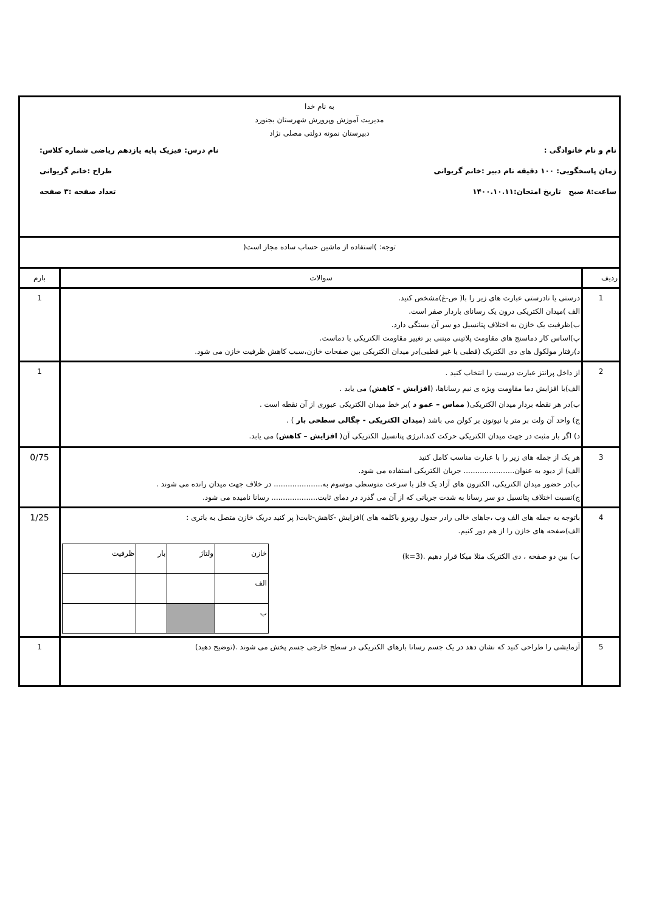| به نام خدا مدیریت آموزش وپرورش شهرستان بجنورد دبیرستان نمونه دولتی مصلی نژاد نام و نام خانوادگی : نام درس: فیزیک پایه یازدهم ریاضی شماره کلاس: زمان پاسخگویی: ۱۰۰ دقیقه نام دبیر :خانم گریوانی طراح :خانم گریوانی ساعت:۸ صبح تاریخ امتحان:۱۴۰۰.۱۰.۱۱ تعداد صفحه :۳ صفحه | | |
| توجه: )استفاده از ماشین حساب ساده مجاز است( | | |
| ردیف | سوالات | بارم |
| 1 | درستی یا نادرستی عبارت های زیر را با( ص-غ)مشخص کنید. الف )میدان الکتریکی درون یک رسانای باردار صفر است. ب)ظرفیت یک خازن به اختلاف پتانسیل دو سر آن بستگی دارد. پ)اساس کار دماسنج های مقاومت پلاتینی مبتنی بر تغییر مقاومت الکتریکی با دماست. د)رفتار مولکول های دی الکتریک (قطبی یا غیر قطبی)در میدان الکتریکی بین صفحات خازن،سبب کاهش ظرفیت خازن می شود. | 1 |
| 2 | از داخل پرانتز عبارت درست را انتخاب کنید . الف)با افزایش دما مقاومت ویژه ی نیم رساناها، ( افزایش – کاهش ) می یابد . ب)در هر نقطه بردار میدان الکتریکی( مماس – عمو د )بر خط میدان الکتریکی عبوری از آن نقطه است . ج) واحد آن ولت بر متر یا نیوتون بر کولن می باشد ( میدان الکتریکی - چگالی سطحی بار ) . د) اگر بار مثبت در جهت میدان الکتریکی حرکت کند.انرژی پتانسیل الکتریکی آن( افزایش – کاهش ) می یابد. | 1 |
| 3 | هر یک از جمله های زیر را با عبارت مناسب کامل کنید الف) از دیود به عنوان...................... جریان الکتریکی استفاده می شود. ب)در حضور میدان الکتریکی، الکترون های آزاد یک فلز با سرعت متوسطی موسوم به..................... در خلاف جهت میدان رانده می شوند . ج)نسبت اختلاف پتانسیل دو سر رسانا به شدت جریانی که از آن می گذرد در دمای ثابت.................... رسانا نامیده می شود. | 0/75 |
| 4 | باتوجه به جمله های الف وب ،جاهای خالی رادر جدول روبرو باکلمه های )افزایش -کاهش-ثابت( پر کنید دریک خازن متصل به باتری : الف)صفحه های خازن را از هم دور کنیم. ب) بین دو صفحه ، دی الکتریک مثلا میکا قرار دهیم .(k=3) / خازن / ولتاژ / بار / ظرفیت / / الف / / / / / ب / / / / | 1/25 |
| 5 | آزمایشی را طراحی کنید که نشان دهد در یک جسم رسانا بارهای الکتریکی در سطح خارجی جسم پخش می شوند .(توضیح دهید) | 1 |